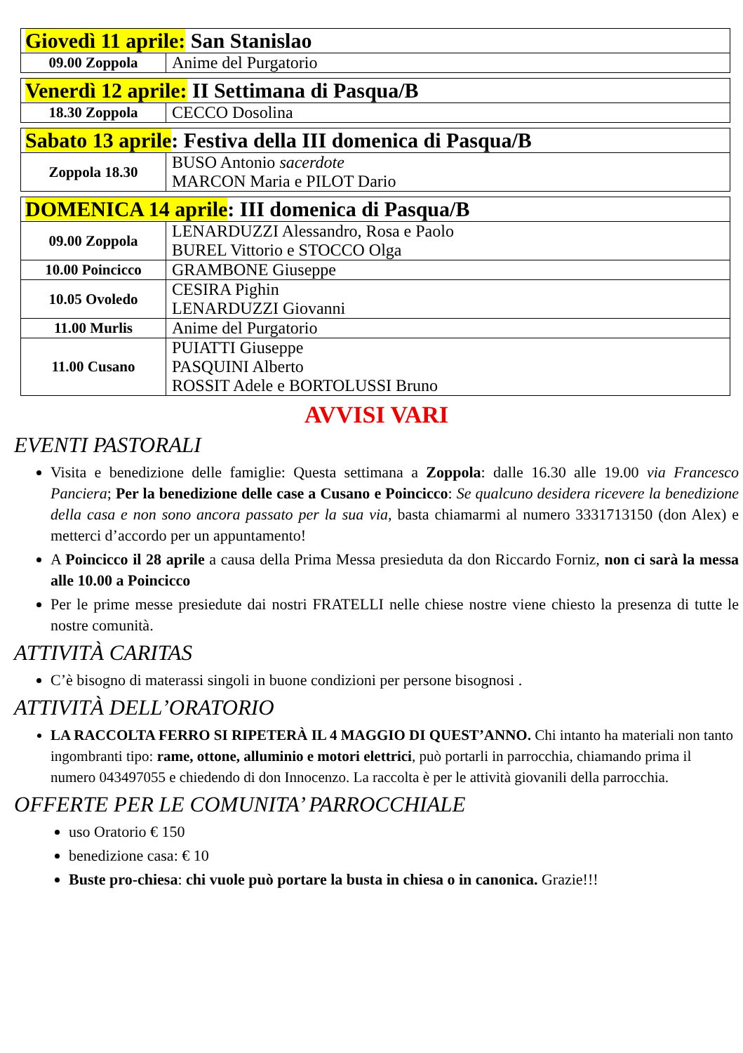| Giovedì 11 aprile: San Stanislao | |
| --- | --- |
| 09.00 Zoppola | Anime del Purgatorio |
| Venerdì 12 aprile: II Settimana di Pasqua/B | |
| --- | --- |
| 18.30 Zoppola | CECCO Dosolina |
| Sabato 13 aprile : Festiva della III domenica di Pasqua/B | |
| --- | --- |
| Zoppola 18.30 | BUSO Antonio sacerdote MARCON Maria e PILOT Dario |
| DOMENICA 14 aprile : III domenica di Pasqua/B | |
| --- | --- |
| 09.00 Zoppola | LENARDUZZI Alessandro, Rosa e Paolo BUREL Vittorio e STOCCO Olga |
| 10.00 Poincicco | GRAMBONE Giuseppe |
| 10.05 Ovoledo | CESIRA Pighin LENARDUZZI Giovanni |
| 11.00 Murlis | Anime del Purgatorio |
| 11.00 Cusano | PUIATTI Giuseppe PASQUINI Alberto ROSSIT Adele e BORTOLUSSI Bruno |
AVVISI VARI
EVENTI PASTORALI
Visita e benedizione delle famiglie: Questa settimana a Zoppola: dalle 16.30 alle 19.00 via Francesco Panciera; Per la benedizione delle case a Cusano e Poincicco: Se qualcuno desidera ricevere la benedizione della casa e non sono ancora passato per la sua via, basta chiamarmi al numero 3331713150 (don Alex) e metterci d’accordo per un appuntamento!
A Poincicco il 28 aprile a causa della Prima Messa presieduta da don Riccardo Forniz, non ci sarà la messa alle 10.00 a Poincicco
Per le prime messe presiedute dai nostri FRATELLI nelle chiese nostre viene chiesto la presenza di tutte le nostre comunità.
ATTIVITÀ CARITAS
C’è bisogno di materassi singoli in buone condizioni per persone bisognosi .
ATTIVITÀ DELL’ORATORIO
LA RACCOLTA FERRO SI RIPETERÀ IL 4 MAGGIO DI QUEST’ANNO. Chi intanto ha materiali non tanto ingombranti tipo: rame, ottone, alluminio e motori elettrici, può portarli in parrocchia, chiamando prima il numero 043497055 e chiedendo di don Innocenzo. La raccolta è per le attività giovanili della parrocchia.
OFFERTE PER LE COMUNITA’ PARROCCHIALE
uso Oratorio € 150
benedizione casa: € 10
Buste pro-chiesa: chi vuole può portare la busta in chiesa o in canonica. Grazie!!!